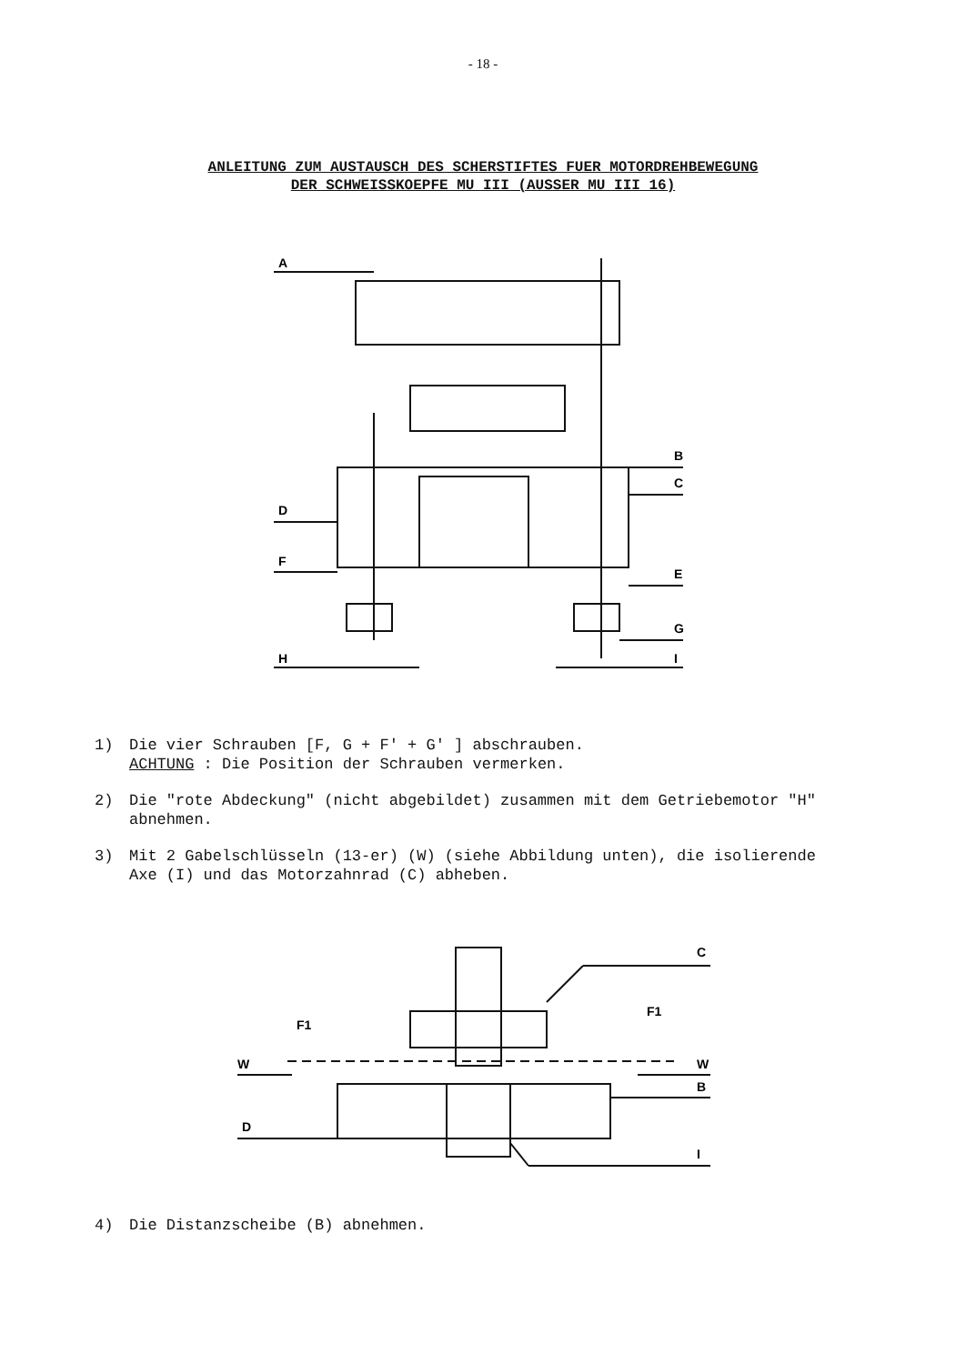- 18 -
ANLEITUNG ZUM AUSTAUSCH DES SCHERSTIFTES FUER MOTORDREHBEWEGUNG
DER SCHWEISSKOEPFE MU III (AUSSER MU III 16)
A
B
C
D
E
F
G
H
I
1) Die vier Schrauben [F, G + F' + G' ] abschrauben.
ACHTUNG : Die Position der Schrauben vermerken.
2) Die "rote Abdeckung" (nicht abgebildet) zusammen mit dem Getriebemotor "H" abnehmen.
3) Mit 2 Gabelschlüsseln (13-er) (W) (siehe Abbildung unten), die isolierende Axe (I) und das Motorzahnrad (C) abheben.
C
F1
F1
W
W
B
D
I
4) Die Distanzscheibe (B) abnehmen.